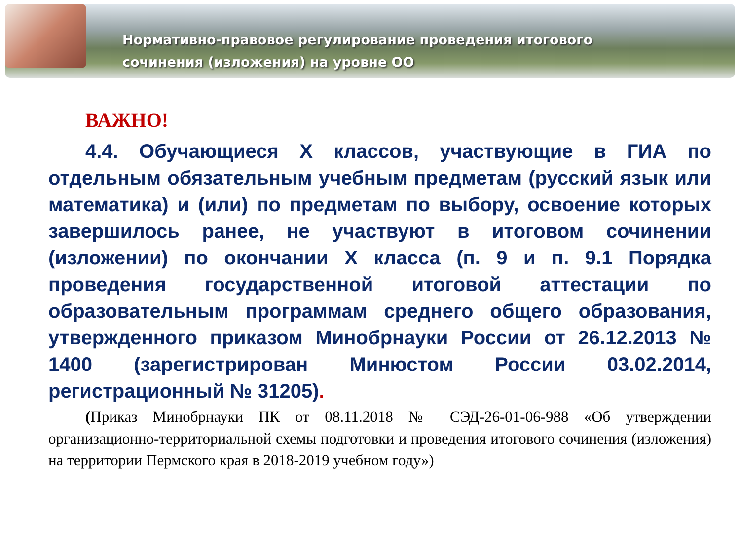Нормативно-правовое регулирование проведения итогового
сочинения (изложения) на уровне ОО
ВАЖНО!
4.4. Обучающиеся X классов, участвующие в ГИА по отдельным обязательным учебным предметам (русский язык или математика) и (или) по предметам по выбору, освоение которых завершилось ранее, не участвуют в итоговом сочинении (изложении) по окончании X класса (п. 9 и п. 9.1 Порядка проведения государственной итоговой аттестации по образовательным программам среднего общего образования, утвержденного приказом Минобрнауки России от 26.12.2013 № 1400 (зарегистрирован Минюстом России 03.02.2014, регистрационный № 31205).
(Приказ Минобрнауки ПК от 08.11.2018 № СЭД-26-01-06-988 «Об утверждении организационно-территориальной схемы подготовки и проведения итогового сочинения (изложения) на территории Пермского края в 2018-2019 учебном году»)